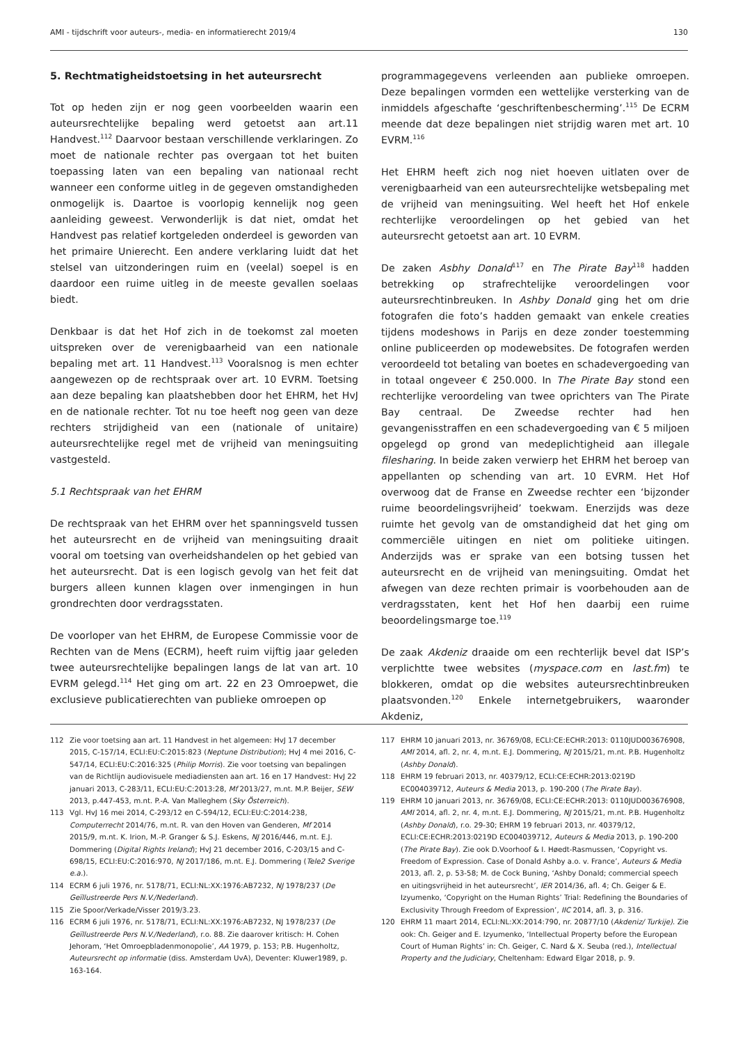AMI - tijdschrift voor auteurs-, media- en informatierecht 2019/4 130
5. Rechtmatigheidstoetsing in het auteursrecht
Tot op heden zijn er nog geen voorbeelden waarin een auteursrechtelijke bepaling werd getoetst aan art.11 Handvest.<sup>112</sup> Daarvoor bestaan verschillende verklaringen. Zo moet de nationale rechter pas overgaan tot het buiten toepassing laten van een bepaling van nationaal recht wanneer een conforme uitleg in de gegeven omstandigheden onmogelijk is. Daartoe is voorlopig kennelijk nog geen aanleiding geweest. Verwonderlijk is dat niet, omdat het Handvest pas relatief kortgeleden onderdeel is geworden van het primaire Unierecht. Een andere verklaring luidt dat het stelsel van uitzonderingen ruim en (veelal) soepel is en daardoor een ruime uitleg in de meeste gevallen soelaas biedt.
Denkbaar is dat het Hof zich in de toekomst zal moeten uitspreken over de verenigbaarheid van een nationale bepaling met art. 11 Handvest.<sup>113</sup> Vooralsnog is men echter aangewezen op de rechtspraak over art. 10 EVRM. Toetsing aan deze bepaling kan plaatshebben door het EHRM, het HvJ en de nationale rechter. Tot nu toe heeft nog geen van deze rechters strijdigheid van een (nationale of unitaire) auteursrechtelijke regel met de vrijheid van meningsuiting vastgesteld.
5.1 Rechtspraak van het EHRM
De rechtspraak van het EHRM over het spanningsveld tussen het auteursrecht en de vrijheid van meningsuiting draait vooral om toetsing van overheidshandelen op het gebied van het auteursrecht. Dat is een logisch gevolg van het feit dat burgers alleen kunnen klagen over inmengingen in hun grondrechten door verdragsstaten.
De voorloper van het EHRM, de Europese Commissie voor de Rechten van de Mens (ECRM), heeft ruim vijftig jaar geleden twee auteursrechtelijke bepalingen langs de lat van art. 10 EVRM gelegd.<sup>114</sup> Het ging om art. 22 en 23 Omroepwet, die exclusieve publicatierechten van publieke omroepen op
programmagegevens verleenden aan publieke omroepen. Deze bepalingen vormden een wettelijke versterking van de inmiddels afgeschafte ‘geschriftenbescherming’.<sup>115</sup> De ECRM meende dat deze bepalingen niet strijdig waren met art. 10 EVRM.<sup>116</sup>
Het EHRM heeft zich nog niet hoeven uitlaten over de verenigbaarheid van een auteursrechtelijke wetsbepaling met de vrijheid van meningsuiting. Wel heeft het Hof enkele rechterlijke veroordelingen op het gebied van het auteursrecht getoetst aan art. 10 EVRM.
De zaken Asbhy Donald<sup>117</sup> en The Pirate Bay<sup>118</sup> hadden betrekking op strafrechtelijke veroordelingen voor auteursrechtinbreuken. In Ashby Donald ging het om drie fotografen die foto’s hadden gemaakt van enkele creaties tijdens modeshows in Parijs en deze zonder toestemming online publiceerden op modewebsites. De fotografen werden veroordeeld tot betaling van boetes en schadevergoeding van in totaal ongeveer € 250.000. In The Pirate Bay stond een rechterlijke veroordeling van twee oprichters van The Pirate Bay centraal. De Zweedse rechter had hen gevangenisstraffen en een schadevergoeding van € 5 miljoen opgelegd op grond van medeplichtigheid aan illegale filesharing. In beide zaken verwierp het EHRM het beroep van appellanten op schending van art. 10 EVRM. Het Hof overwoog dat de Franse en Zweedse rechter een ‘bijzonder ruime beoordelingsvrijheid’ toekwam. Enerzijds was deze ruimte het gevolg van de omstandigheid dat het ging om commerciële uitingen en niet om politieke uitingen. Anderzijds was er sprake van een botsing tussen het auteursrecht en de vrijheid van meningsuiting. Omdat het afwegen van deze rechten primair is voorbehouden aan de verdragsstaten, kent het Hof hen daarbij een ruime beoordelingsmarge toe.<sup>119</sup>
De zaak Akdeniz draaide om een rechterlijk bevel dat ISP’s verplichtte twee websites (myspace.com en last.fm) te blokkeren, omdat op die websites auteursrechtinbreuken plaatsvonden.<sup>120</sup> Enkele internetgebruikers, waaronder Akdeniz,
112 Zie voor toetsing aan art. 11 Handvest in het algemeen: HvJ 17 december 2015, C-157/14, ECLI:EU:C:2015:823 (Neptune Distribution); HvJ 4 mei 2016, C-547/14, ECLI:EU:C:2016:325 (Philip Morris). Zie voor toetsing van bepalingen van de Richtlijn audiovisuele mediadiensten aan art. 16 en 17 Handvest: HvJ 22 januari 2013, C-283/11, ECLI:EU:C:2013:28, Mf 2013/27, m.nt. M.P. Beijer, SEW 2013, p.447-453, m.nt. P.-A. Van Malleghem (Sky Österreich).
113 Vgl. HvJ 16 mei 2014, C-293/12 en C-594/12, ECLI:EU:C:2014:238, Computerrecht 2014/76, m.nt. R. van den Hoven van Genderen, Mf 2014 2015/9, m.nt. K. Irion, M.-P. Granger & S.J. Eskens, NJ 2016/446, m.nt. E.J. Dommering (Digital Rights Ireland); HvJ 21 december 2016, C-203/15 and C-698/15, ECLI:EU:C:2016:970, NJ 2017/186, m.nt. E.J. Dommering (Tele2 Sverige e.a.).
114 ECRM 6 juli 1976, nr. 5178/71, ECLI:NL:XX:1976:AB7232, NJ 1978/237 (De Geïllustreerde Pers N.V./Nederland).
115 Zie Spoor/Verkade/Visser 2019/3.23.
116 ECRM 6 juli 1976, nr. 5178/71, ECLI:NL:XX:1976:AB7232, NJ 1978/237 (De Geïllustreerde Pers N.V./Nederland), r.o. 88. Zie daarover kritisch: H. Cohen Jehoram, ‘Het Omroepbladenmonopolie’, AA 1979, p. 153; P.B. Hugenholtz, Auteursrecht op informatie (diss. Amsterdam UvA), Deventer: Kluwer1989, p. 163-164.
117 EHRM 10 januari 2013, nr. 36769/08, ECLI:CE:ECHR:2013: 0110JUD003676908, AMI 2014, afl. 2, nr. 4, m.nt. E.J. Dommering, NJ 2015/21, m.nt. P.B. Hugenholtz (Ashby Donald).
118 EHRM 19 februari 2013, nr. 40379/12, ECLI:CE:ECHR:2013:0219D EC004039712, Auteurs & Media 2013, p. 190-200 (The Pirate Bay).
119 EHRM 10 januari 2013, nr. 36769/08, ECLI:CE:ECHR:2013: 0110JUD003676908, AMI 2014, afl. 2, nr. 4, m.nt. E.J. Dommering, NJ 2015/21, m.nt. P.B. Hugenholtz (Ashby Donald), r.o. 29-30; EHRM 19 februari 2013, nr. 40379/12, ECLI:CE:ECHR:2013:0219D EC004039712, Auteurs & Media 2013, p. 190-200 (The Pirate Bay). Zie ook D.Voorhoof & I. Høedt-Rasmussen, ‘Copyright vs. Freedom of Expression. Case of Donald Ashby a.o. v. France’, Auteurs & Media 2013, afl. 2, p. 53-58; M. de Cock Buning, ‘Ashby Donald; commercial speech en uitingsvrijheid in het auteursrecht’, IER 2014/36, afl. 4; Ch. Geiger & E. Izyumenko, ‘Copyright on the Human Rights’ Trial: Redefining the Boundaries of Exclusivity Through Freedom of Expression’, IIC 2014, afl. 3, p. 316.
120 EHRM 11 maart 2014, ECLI:NL:XX:2014:790, nr. 20877/10 (Akdeniz/ Turkije). Zie ook: Ch. Geiger and E. Izyumenko, ‘Intellectual Property before the European Court of Human Rights’ in: Ch. Geiger, C. Nard & X. Seuba (red.), Intellectual Property and the Judiciary, Cheltenham: Edward Elgar 2018, p. 9.